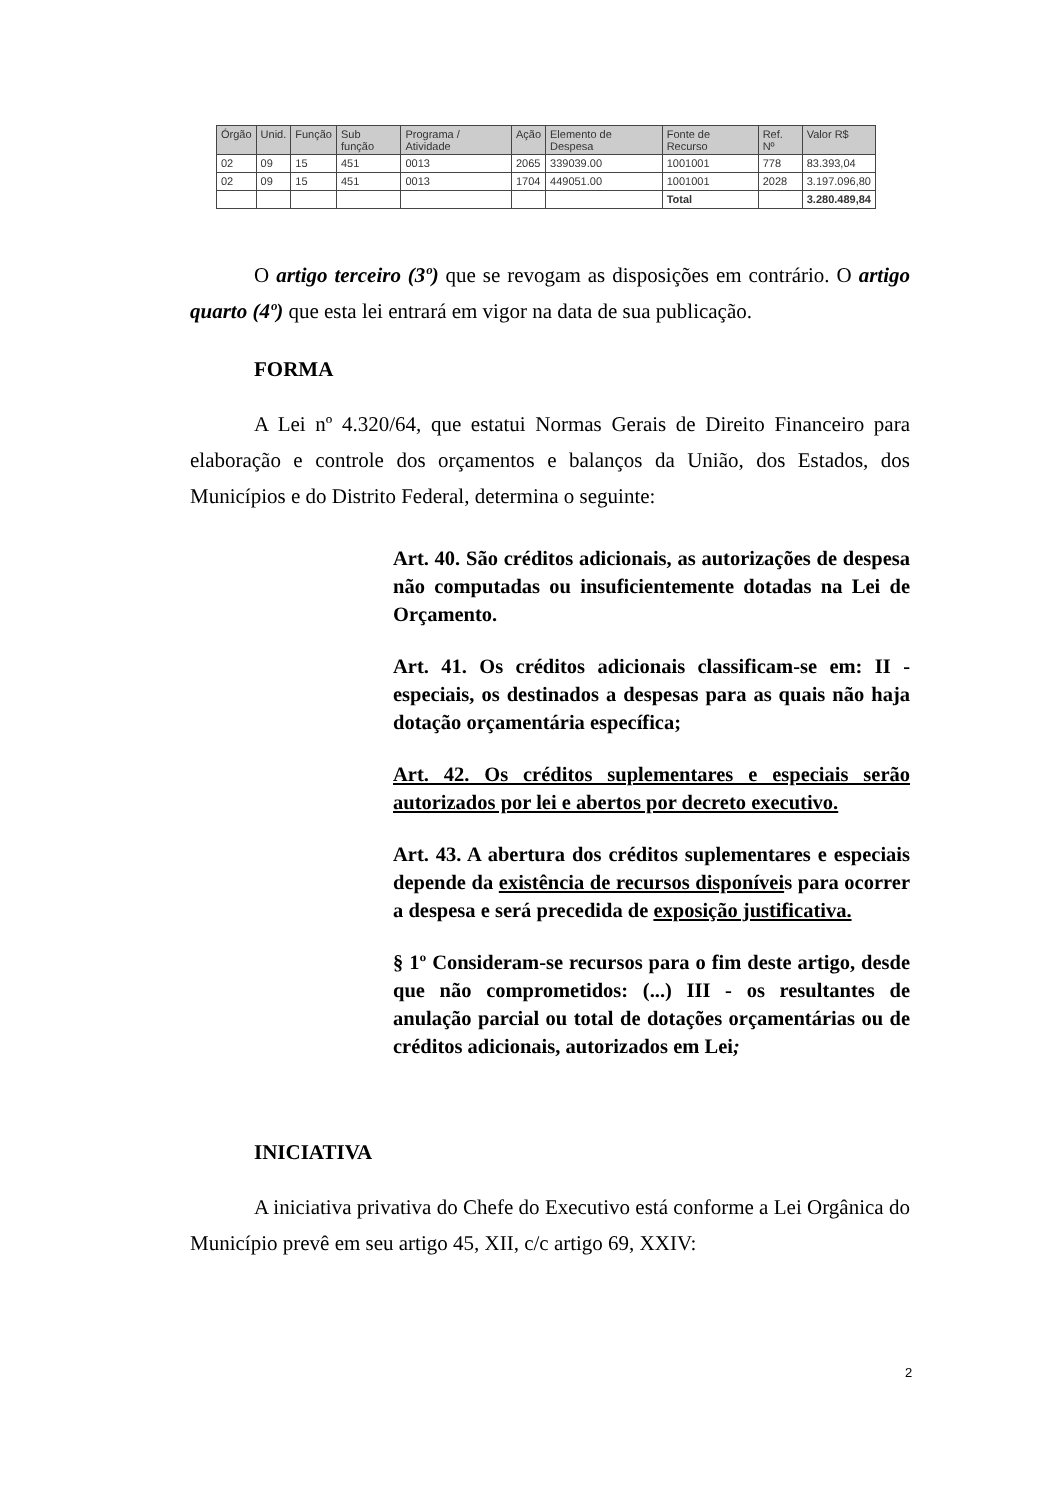| Órgão | Unid. | Função | Sub função | Programa / Atividade | Ação | Elemento de Despesa | Fonte de Recurso | Ref. Nº | Valor R$ |
| --- | --- | --- | --- | --- | --- | --- | --- | --- | --- |
| 02 | 09 | 15 | 451 | 0013 | 2065 | 339039.00 | 1001001 | 778 | 83.393,04 |
| 02 | 09 | 15 | 451 | 0013 | 1704 | 449051.00 | 1001001 | 2028 | 3.197.096,80 |
| | | | | | | | Total | | 3.280.489,84 |
O artigo terceiro (3º) que se revogam as disposições em contrário. O artigo quarto (4º) que esta lei entrará em vigor na data de sua publicação.
FORMA
A Lei nº 4.320/64, que estatui Normas Gerais de Direito Financeiro para elaboração e controle dos orçamentos e balanços da União, dos Estados, dos Municípios e do Distrito Federal, determina o seguinte:
Art. 40. São créditos adicionais, as autorizações de despesa não computadas ou insuficientemente dotadas na Lei de Orçamento.
Art. 41. Os créditos adicionais classificam-se em: II - especiais, os destinados a despesas para as quais não haja dotação orçamentária específica;
Art. 42. Os créditos suplementares e especiais serão autorizados por lei e abertos por decreto executivo.
Art. 43. A abertura dos créditos suplementares e especiais depende da existência de recursos disponíveis para ocorrer a despesa e será precedida de exposição justificativa.
§ 1º Consideram-se recursos para o fim deste artigo, desde que não comprometidos: (...) III - os resultantes de anulação parcial ou total de dotações orçamentárias ou de créditos adicionais, autorizados em Lei;
INICIATIVA
A iniciativa privativa do Chefe do Executivo está conforme a Lei Orgânica do Município prevê em seu artigo 45, XII, c/c artigo 69, XXIV:
2